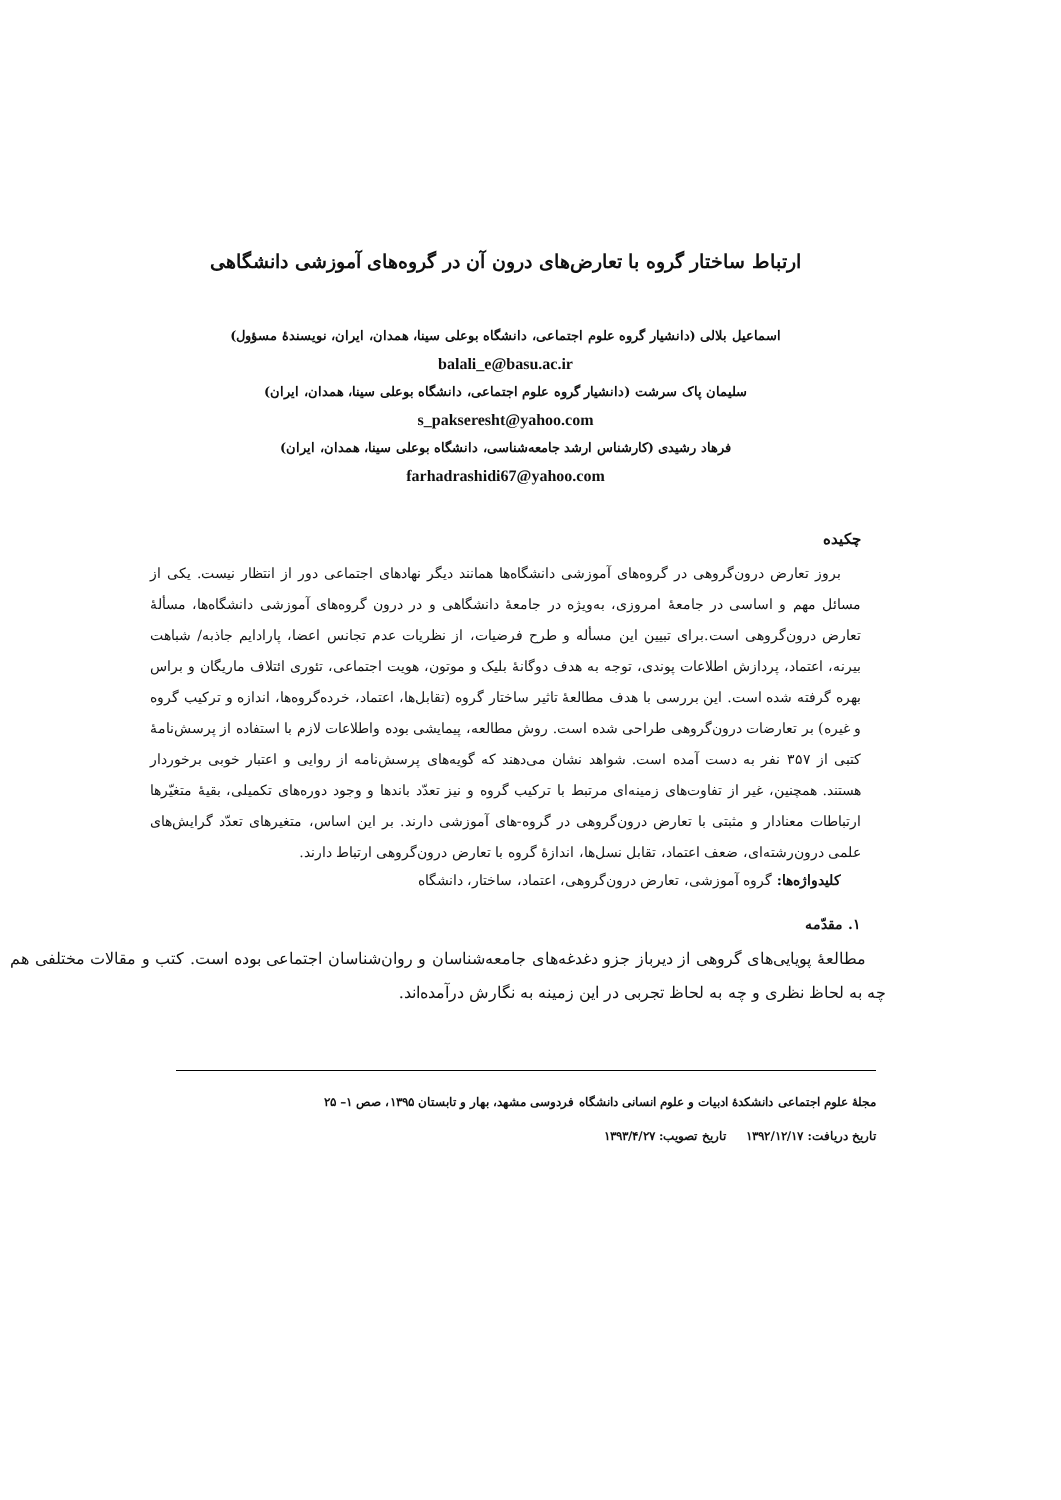ارتباط ساختار گروه با تعارض‌های درون آن در گروه‌های آموزشی دانشگاهی
اسماعیل بلالی (دانشیار گروه علوم اجتماعی، دانشگاه بوعلی سینا، همدان، ایران، نویسندهٔ مسؤول)
balali_e@basu.ac.ir
سلیمان پاک سرشت (دانشیار گروه علوم اجتماعی، دانشگاه بوعلی سینا، همدان، ایران)
s_pakseresht@yahoo.com
فرهاد رشیدی (کارشناس ارشد جامعه‌شناسی، دانشگاه بوعلی سینا، همدان، ایران)
farhadrashidi67@yahoo.com
چکیده
بروز تعارض درون‌گروهی در گروه‌های آموزشی دانشگاه‌ها همانند دیگر نهادهای اجتماعی دور از انتظار نیست. یکی از مسائل مهم و اساسی در جامعهٔ امروزی، به‌ویژه در جامعهٔ دانشگاهی و در درون گروه‌های آموزشی دانشگاه‌ها، مسألهٔ تعارض درون‌گروهی است.برای تبیین این مسأله و طرح فرضیات، از نظریات عدم تجانس اعضا، پارادایم جاذبه/ شباهت بیرنه، اعتماد، پردازش اطلاعات پوندی، توجه به هدف دوگانهٔ بلیک و موتون، هویت اجتماعی، تئوری ائتلاف ماریگان و براس بهره گرفته شده است. این بررسی با هدف مطالعهٔ تاثیر ساختار گروه (تقابل‌ها، اعتماد، خرده‌گروه‌ها، اندازه و ترکیب گروه و غیره) بر تعارضات درون‌گروهی طراحی شده است. روش مطالعه، پیمایشی بوده واطلاعات لازم با استفاده از پرسش‌نامهٔ کتبی از ۳۵۷ نفر به دست آمده است. شواهد نشان می‌دهند که گویه‌های پرسش‌نامه از روایی و اعتبار خوبی برخوردار هستند. همچنین، غیر از تفاوت‌های زمینه‌ای مرتبط با ترکیب گروه و نیز تعدّد باندها و وجود دوره‌های تکمیلی، بقیهٔ متغیّرها ارتباطات معنادار و مثبتی با تعارض درون‌گروهی در گروه-های آموزشی دارند. بر این اساس، متغیرهای تعدّد گرایش‌های علمی درون‌رشته‌ای، ضعف اعتماد، تقابل نسل‌ها، اندازهٔ گروه با تعارض درون‌گروهی ارتباط دارند.
کلیدواژه‌ها: گروه آموزشی، تعارض درون‌گروهی، اعتماد، ساختار، دانشگاه
۱. مقدّمه
مطالعهٔ پویایی‌های گروهی از دیرباز جزو دغدغه‌های جامعه‌شناسان و روان‌شناسان اجتماعی بوده است. کتب و مقالات مختلفی هم چه به لحاظ نظری و چه به لحاظ تجربی در این زمینه به نگارش درآمده‌اند.
مجلهٔ علوم اجتماعی دانشکدهٔ ادبیات و علوم انسانی دانشگاه فردوسی مشهد، بهار و تابستان ۱۳۹۵، صص ۱– ۲۵
تاریخ دریافت: ۱۳۹۲/۱۲/۱۷ تاریخ تصویب: ۱۳۹۳/۴/۲۷